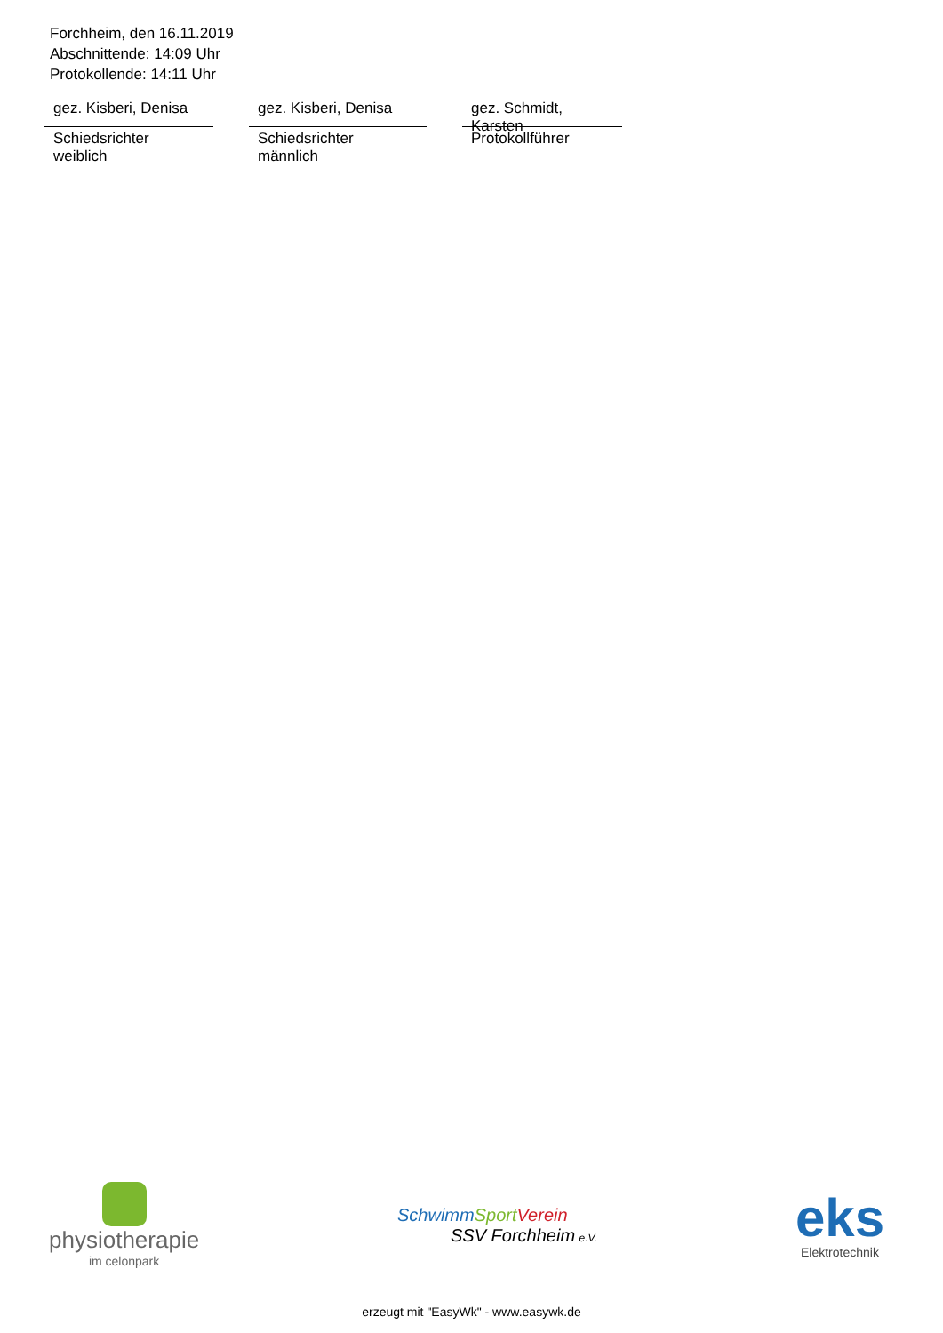Forchheim, den 16.11.2019
Abschnittende: 14:09 Uhr
Protokollende: 14:11 Uhr
gez. Kisberi, Denisa
Schiedsrichter weiblich
gez. Kisberi, Denisa
Schiedsrichter männlich
gez. Schmidt, Karsten
Protokollführer
physiotherapie
im celonpark
Schwimm Sport Verein
SSV Forchheim e.V.
eks
Elektrotechnik
erzeugt mit "EasyWk" - www.easywk.de